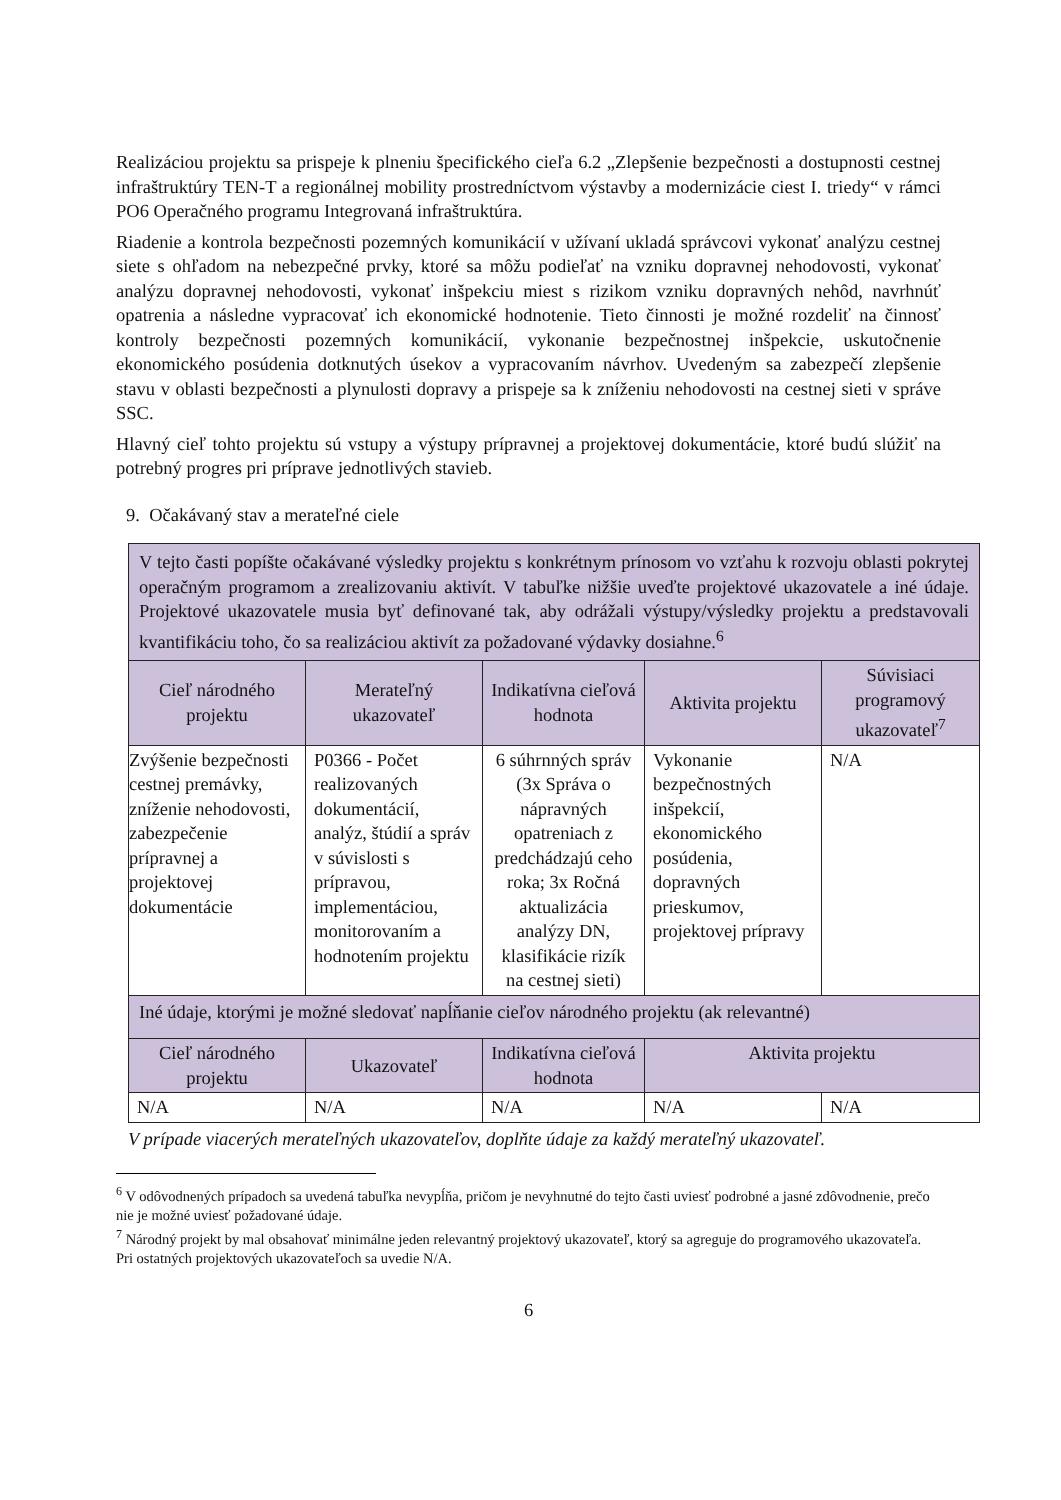Realizáciou projektu sa prispeje k plneniu špecifického cieľa 6.2 „Zlepšenie bezpečnosti a dostupnosti cestnej infraštruktúry TEN-T a regionálnej mobility prostredníctvom výstavby a modernizácie ciest I. triedy“ v rámci PO6 Operačného programu Integrovaná infraštruktúra.
Riadenie a kontrola bezpečnosti pozemných komunikácií v užívaní ukladá správcovi vykonať analýzu cestnej siete s ohľadom na nebezpečné prvky, ktoré sa môžu podieľať na vzniku dopravnej nehodovosti, vykonať analýzu dopravnej nehodovosti, vykonať inšpekciu miest s rizikom vzniku dopravných nehôd, navrhnúť opatrenia a následne vypracovať ich ekonomické hodnotenie. Tieto činnosti je možné rozdeliť na činnosť kontroly bezpečnosti pozemných komunikácií, vykonanie bezpečnostnej inšpekcie, uskutočnenie ekonomického posúdenia dotknutých úsekov a vypracovaním návrhov. Uvedeným sa zabezpečí zlepšenie stavu v oblasti bezpečnosti a plynulosti dopravy a prispeje sa k zníženiu nehodovosti na cestnej sieti v správe SSC.
Hlavný cieľ tohto projektu sú vstupy a výstupy prípravnej a projektovej dokumentácie, ktoré budú slúžiť na potrebný progres pri príprave jednotlivých stavieb.
9. Očakávaný stav a merateľné ciele
| V tejto časti popíšte očakávané výsledky projektu s konkrétnym prínosom vo vzťahu k rozvoju oblasti pokrytej operačným programom a zrealizovaniu aktivít. V tabuľke nižšie uveďte projektové ukazovatele a iné údaje. Projektové ukazovatele musia byť definované tak, aby odrážali výstupy/výsledky projektu a predstavovali kvantifikáciu toho, čo sa realizáciou aktivít za požadované výdavky dosiahne.<sup>6</sup> | | | | |
| Cieľ národného projektu | Merateľný ukazovateľ | Indikatívna cieľová hodnota | Aktivita projektu | Súvisiaci programový ukazovateľ<sup>7</sup> |
| Zvýšenie bezpečnosti cestnej premávky, zníženie nehodovosti, zabezpečenie prípravnej a projektovej dokumentácie | P0366 - Počet realizovaných dokumentácií, analýz, štúdií a správ v súvislosti s prípravou, implementáciou, monitorovaním a hodnotením projektu | 6 súhrnných správ (3x Správa o nápravných opatreniach z predchádzajú ceho roka; 3x Ročná aktualizácia analýzy DN, klasifikácie rizík na cestnej sieti) | Vykonanie bezpečnostných inšpekcií, ekonomického posúdenia, dopravných prieskumov, projektovej prípravy | N/A |
| Iné údaje, ktorými je možné sledovať napĺňanie cieľov národného projektu (ak relevantné) | | | | |
| Cieľ národného projektu | Ukazovateľ | Indikatívna cieľová hodnota | Aktivita projektu | |
| N/A | N/A | N/A | N/A | N/A |
V prípade viacerých merateľných ukazovateľov, doplňte údaje za každý merateľný ukazovateľ.
<sup>6</sup> V odôvodnených prípadoch sa uvedená tabuľka nevypĺňa, pričom je nevyhnutné do tejto časti uviesť podrobné a jasné zdôvodnenie, prečo nie je možné uviesť požadované údaje.
<sup>7</sup> Národný projekt by mal obsahovať minimálne jeden relevantný projektový ukazovateľ, ktorý sa agreguje do programového ukazovateľa. Pri ostatných projektových ukazovateľoch sa uvedie N/A.
6